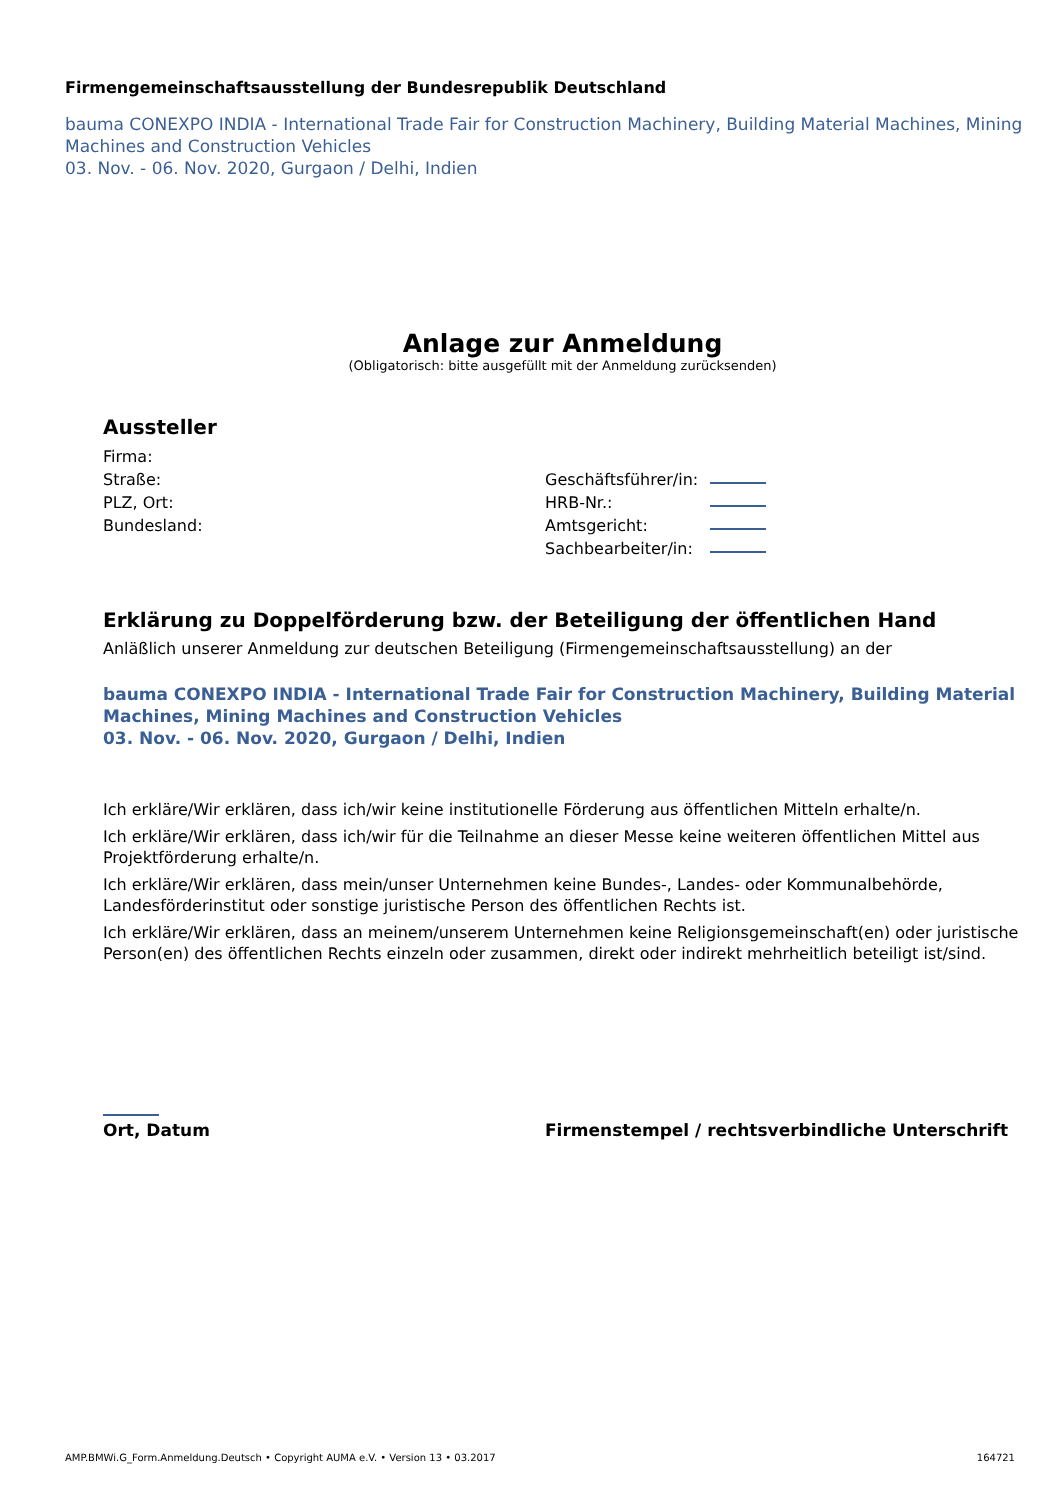Firmengemeinschaftsausstellung der Bundesrepublik Deutschland
bauma CONEXPO INDIA - International Trade Fair for Construction Machinery, Building Material Machines, Mining Machines and Construction Vehicles
03. Nov. - 06. Nov. 2020, Gurgaon / Delhi, Indien
Anlage zur Anmeldung
(Obligatorisch: bitte ausgefüllt mit der Anmeldung zurücksenden)
Aussteller
Firma:
Straße: Geschäftsführer/in:
PLZ, Ort: HRB-Nr.:
Bundesland: Amtsgericht:
Sachbearbeiter/in:
Erklärung zu Doppelförderung bzw. der Beteiligung der öffentlichen Hand
Anläßlich unserer Anmeldung zur deutschen Beteiligung (Firmengemeinschaftsausstellung) an der
bauma CONEXPO INDIA - International Trade Fair for Construction Machinery, Building Material Machines, Mining Machines and Construction Vehicles
03. Nov. - 06. Nov. 2020, Gurgaon / Delhi, Indien
Ich erkläre/Wir erklären, dass ich/wir keine institutionelle Förderung aus öffentlichen Mitteln erhalte/n.
Ich erkläre/Wir erklären, dass ich/wir für die Teilnahme an dieser Messe keine weiteren öffentlichen Mittel aus Projektförderung erhalte/n.
Ich erkläre/Wir erklären, dass mein/unser Unternehmen keine Bundes-, Landes- oder Kommunalbehörde, Landesförderinstitut oder sonstige juristische Person des öffentlichen Rechts ist.
Ich erkläre/Wir erklären, dass an meinem/unserem Unternehmen keine Religionsgemeinschaft(en) oder juristische Person(en) des öffentlichen Rechts einzeln oder zusammen, direkt oder indirekt mehrheitlich beteiligt ist/sind.
Ort, Datum
Firmenstempel / rechtsverbindliche Unterschrift
AMP.BMWi.G_Form.Anmeldung.Deutsch • Copyright AUMA e.V. • Version 13 • 03.2017 164721